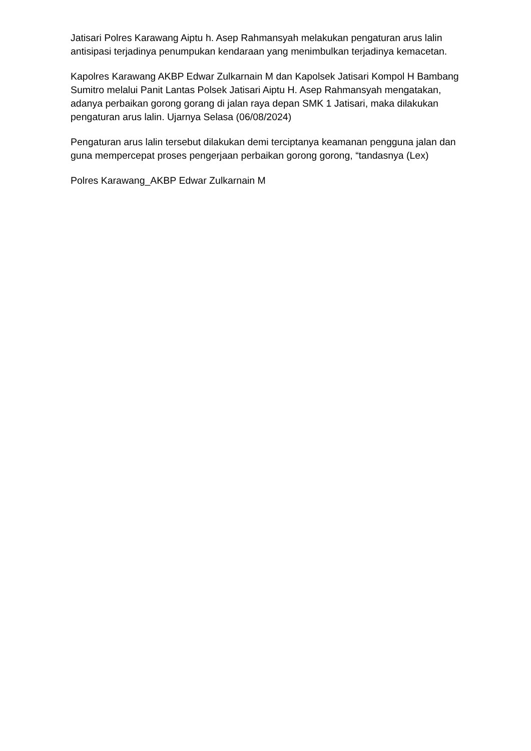Jatisari Polres Karawang Aiptu h. Asep Rahmansyah melakukan pengaturan arus lalin antisipasi terjadinya penumpukan kendaraan yang menimbulkan terjadinya kemacetan.
Kapolres Karawang AKBP Edwar Zulkarnain M dan Kapolsek Jatisari Kompol H Bambang Sumitro melalui Panit Lantas Polsek Jatisari Aiptu H. Asep Rahmansyah mengatakan, adanya perbaikan gorong gorang di jalan raya depan SMK 1 Jatisari, maka dilakukan pengaturan arus lalin. Ujarnya Selasa (06/08/2024)
Pengaturan arus lalin tersebut dilakukan demi terciptanya keamanan pengguna jalan dan guna mempercepat proses pengerjaan perbaikan gorong gorong, “tandasnya (Lex)
Polres Karawang_AKBP Edwar Zulkarnain M